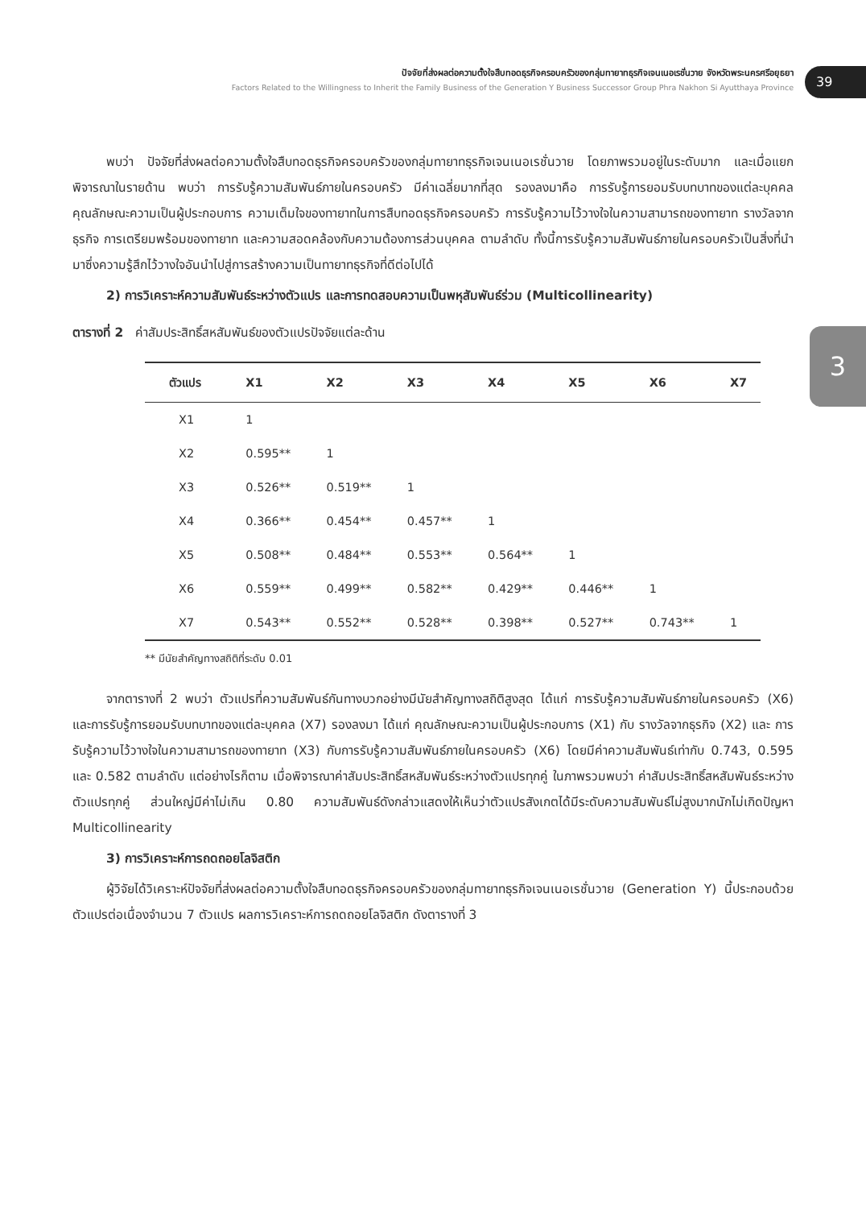ปัจจัยที่ส่งผลต่อความตั้งใจสืบทอดธุรกิจครอบครัวของกลุ่มทายาทธุรกิจเจนเนอเรชั่นวาย จังหวัดพระนครศรีอยุธยา
Factors Related to the Willingness to Inherit the Family Business of the Generation Y Business Successor Group Phra Nakhon Si Ayutthaya Province
39
3
พบว่า ปัจจัยที่ส่งผลต่อความตั้งใจสืบทอดธุรกิจครอบครัวของกลุ่มทายาทธุรกิจเจนเนอเรชั่นวาย โดยภาพรวมอยู่ในระดับมาก และเมื่อแยกพิจารณาในรายด้าน พบว่า การรับรู้ความสัมพันธ์ภายในครอบครัว มีค่าเฉลี่ยมากที่สุด รองลงมาคือ การรับรู้การยอมรับบทบาทของแต่ละบุคคล คุณลักษณะความเป็นผู้ประกอบการ ความเต็มใจของทายาทในการสืบทอดธุรกิจครอบครัว การรับรู้ความไว้วางใจในความสามารถของทายาท รางวัลจากธุรกิจ การเตรียมพร้อมของทายาท และความสอดคล้องกับความต้องการส่วนบุคคล ตามลำดับ ทั้งนี้การรับรู้ความสัมพันธ์ภายในครอบครัวเป็นสิ่งที่นำมาซึ่งความรู้สึกไว้วางใจอันนำไปสู่การสร้างความเป็นทายาทธุรกิจที่ดีต่อไปได้
2) การวิเคราะห์ความสัมพันธ์ระหว่างตัวแปร และการทดสอบความเป็นพหุสัมพันธ์ร่วม (Multicollinearity)
ตารางที่ 2 ค่าสัมประสิทธิ์สหสัมพันธ์ของตัวแปรปัจจัยแต่ละด้าน
| ตัวแปร | X1 | X2 | X3 | X4 | X5 | X6 | X7 |
| --- | --- | --- | --- | --- | --- | --- | --- |
| X1 | 1 | | | | | | |
| X2 | 0.595** | 1 | | | | | |
| X3 | 0.526** | 0.519** | 1 | | | | |
| X4 | 0.366** | 0.454** | 0.457** | 1 | | | |
| X5 | 0.508** | 0.484** | 0.553** | 0.564** | 1 | | |
| X6 | 0.559** | 0.499** | 0.582** | 0.429** | 0.446** | 1 | |
| X7 | 0.543** | 0.552** | 0.528** | 0.398** | 0.527** | 0.743** | 1 |
** มีนัยสำคัญทางสถิติที่ระดับ 0.01
จากตารางที่ 2 พบว่า ตัวแปรที่ความสัมพันธ์กันทางบวกอย่างมีนัยสำคัญทางสถิติสูงสุด ได้แก่ การรับรู้ความสัมพันธ์ภายในครอบครัว (X6) และการรับรู้การยอมรับบทบาทของแต่ละบุคคล (X7) รองลงมา ได้แก่ คุณลักษณะความเป็นผู้ประกอบการ (X1) กับ รางวัลจากธุรกิจ (X2) และ การรับรู้ความไว้วางใจในความสามารถของทายาท (X3) กับการรับรู้ความสัมพันธ์ภายในครอบครัว (X6) โดยมีค่าความสัมพันธ์เท่ากับ 0.743, 0.595 และ 0.582 ตามลำดับ แต่อย่างไรก็ตาม เมื่อพิจารณาค่าสัมประสิทธิ์สหสัมพันธ์ระหว่างตัวแปรทุกคู่ ในภาพรวมพบว่า ค่าสัมประสิทธิ์สหสัมพันธ์ระหว่างตัวแปรทุกคู่ ส่วนใหญ่มีค่าไม่เกิน 0.80 ความสัมพันธ์ดังกล่าวแสดงให้เห็นว่าตัวแปรสังเกตได้มีระดับความสัมพันธ์ไม่สูงมากนักไม่เกิดปัญหา Multicollinearity
3) การวิเคราะห์การถดถอยโลจิสติก
ผู้วิจัยได้วิเคราะห์ปัจจัยที่ส่งผลต่อความตั้งใจสืบทอดธุรกิจครอบครัวของกลุ่มทายาทธุรกิจเจนเนอเรชั่นวาย (Generation Y) นี้ประกอบด้วยตัวแปรต่อเนื่องจำนวน 7 ตัวแปร ผลการวิเคราะห์การถดถอยโลจิสติก ดังตารางที่ 3